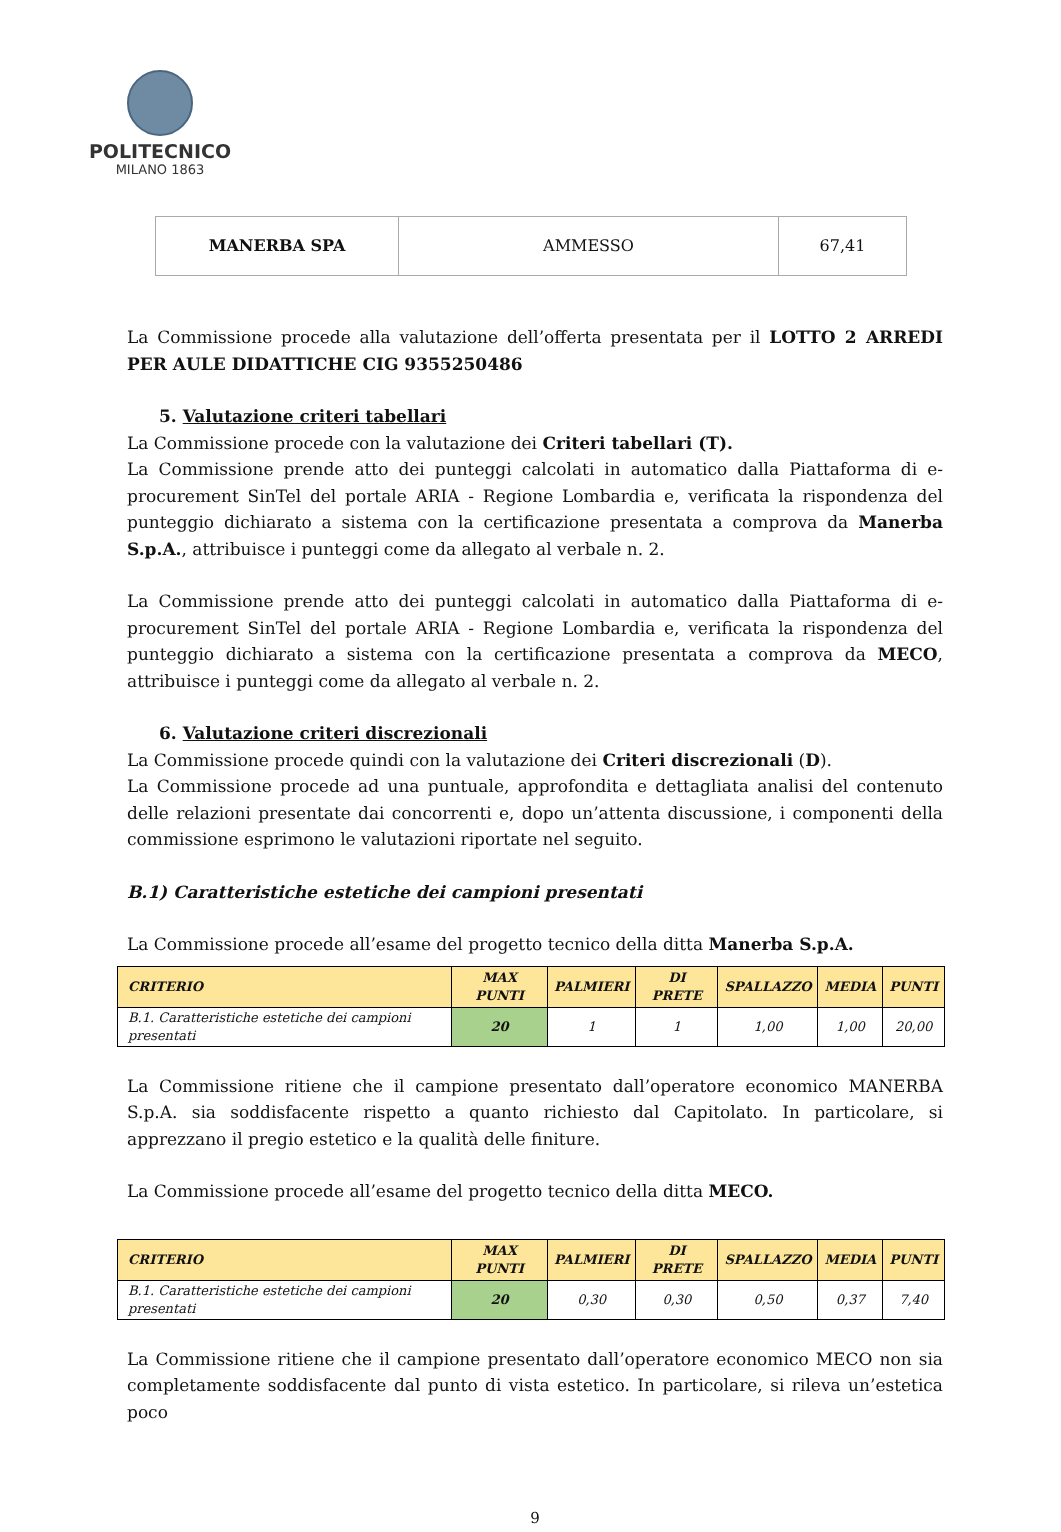POLITECNICO
MILANO 1863
| MANERBA SPA | AMMESSO | 67,41 |
La Commissione procede alla valutazione dell’offerta presentata per il LOTTO 2 ARREDI PER AULE DIDATTICHE CIG 9355250486
5. Valutazione criteri tabellari
La Commissione procede con la valutazione dei Criteri tabellari (T).
La Commissione prende atto dei punteggi calcolati in automatico dalla Piattaforma di e-procurement SinTel del portale ARIA - Regione Lombardia e, verificata la rispondenza del punteggio dichiarato a sistema con la certificazione presentata a comprova da Manerba S.p.A., attribuisce i punteggi come da allegato al verbale n. 2.
La Commissione prende atto dei punteggi calcolati in automatico dalla Piattaforma di e-procurement SinTel del portale ARIA - Regione Lombardia e, verificata la rispondenza del punteggio dichiarato a sistema con la certificazione presentata a comprova da MECO, attribuisce i punteggi come da allegato al verbale n. 2.
6. Valutazione criteri discrezionali
La Commissione procede quindi con la valutazione dei Criteri discrezionali (D).
La Commissione procede ad una puntuale, approfondita e dettagliata analisi del contenuto delle relazioni presentate dai concorrenti e, dopo un’attenta discussione, i componenti della commissione esprimono le valutazioni riportate nel seguito.
B.1) Caratteristiche estetiche dei campioni presentati
La Commissione procede all’esame del progetto tecnico della ditta Manerba S.p.A.
| CRITERIO | MAX PUNTI | PALMIERI | DI PRETE | SPALLAZZO | MEDIA | PUNTI |
| --- | --- | --- | --- | --- | --- | --- |
| B.1. Caratteristiche estetiche dei campioni presentati | 20 | 1 | 1 | 1,00 | 1,00 | 20,00 |
La Commissione ritiene che il campione presentato dall’operatore economico MANERBA S.p.A. sia soddisfacente rispetto a quanto richiesto dal Capitolato. In particolare, si apprezzano il pregio estetico e la qualità delle finiture.
La Commissione procede all’esame del progetto tecnico della ditta MECO.
| CRITERIO | MAX PUNTI | PALMIERI | DI PRETE | SPALLAZZO | MEDIA | PUNTI |
| --- | --- | --- | --- | --- | --- | --- |
| B.1. Caratteristiche estetiche dei campioni presentati | 20 | 0,30 | 0,30 | 0,50 | 0,37 | 7,40 |
La Commissione ritiene che il campione presentato dall’operatore economico MECO non sia completamente soddisfacente dal punto di vista estetico. In particolare, si rileva un’estetica poco
9